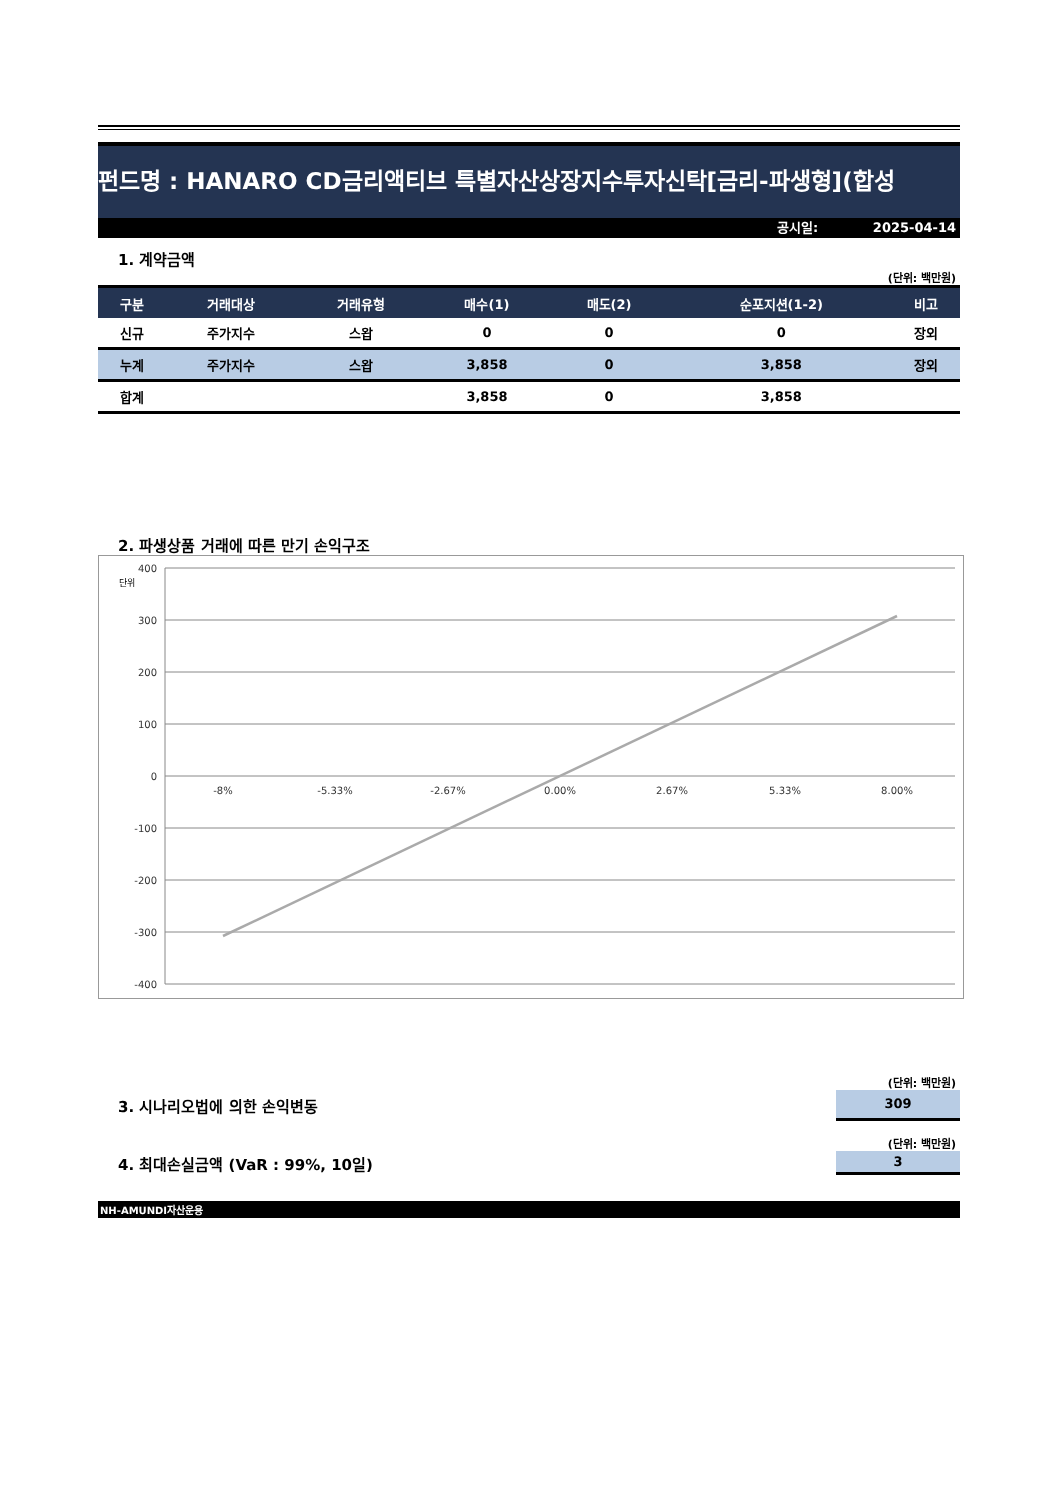펀드명 : HANARO CD금리액티브 특별자산상장지수투자신탁[금리-파생형](합성
공시일: 2025-04-14
1. 계약금액
(단위: 백만원)
| 구분 | 거래대상 | 거래유형 | 매수(1) | 매도(2) | 순포지션(1-2) | 비고 |
| --- | --- | --- | --- | --- | --- | --- |
| 신규 | 주가지수 | 스왑 | 0 | 0 | 0 | 장외 |
| 누계 | 주가지수 | 스왑 | 3,858 | 0 | 3,858 | 장외 |
| 합계 | | | 3,858 | 0 | 3,858 | |
2. 파생상품 거래에 따른 만기 손익구조
400
300
200
100
0
-100
-200
-300
-400
단위
-8%
-5.33%
-2.67%
0.00%
2.67%
5.33%
8.00%
(단위: 백만원)
3. 시나리오법에 의한 손익변동
309
(단위: 백만원)
4. 최대손실금액 (VaR : 99%, 10일)
3
NH-AMUNDI자산운용